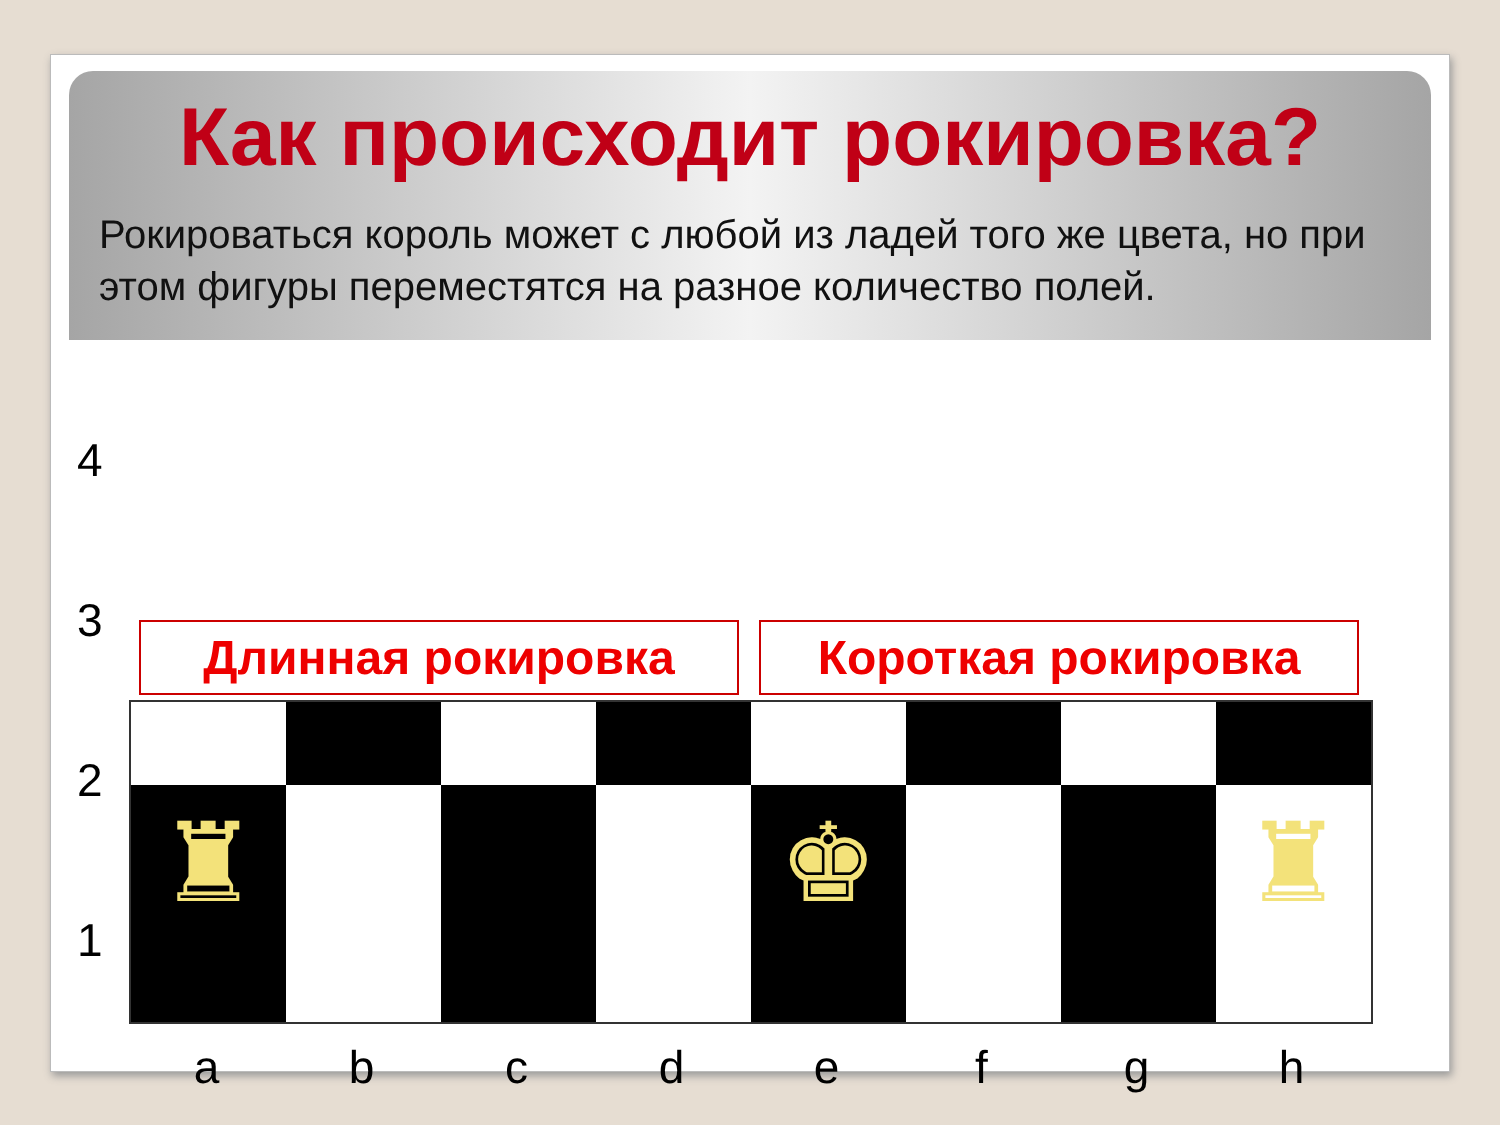Как происходит рокировка?
Рокироваться король может с любой из ладей того же цвета, но при этом фигуры переместятся на разное количество полей.
4
3
2
1
Длинная рокировка Короткая рокировка
♜
♚
♜
a b c d e f g h